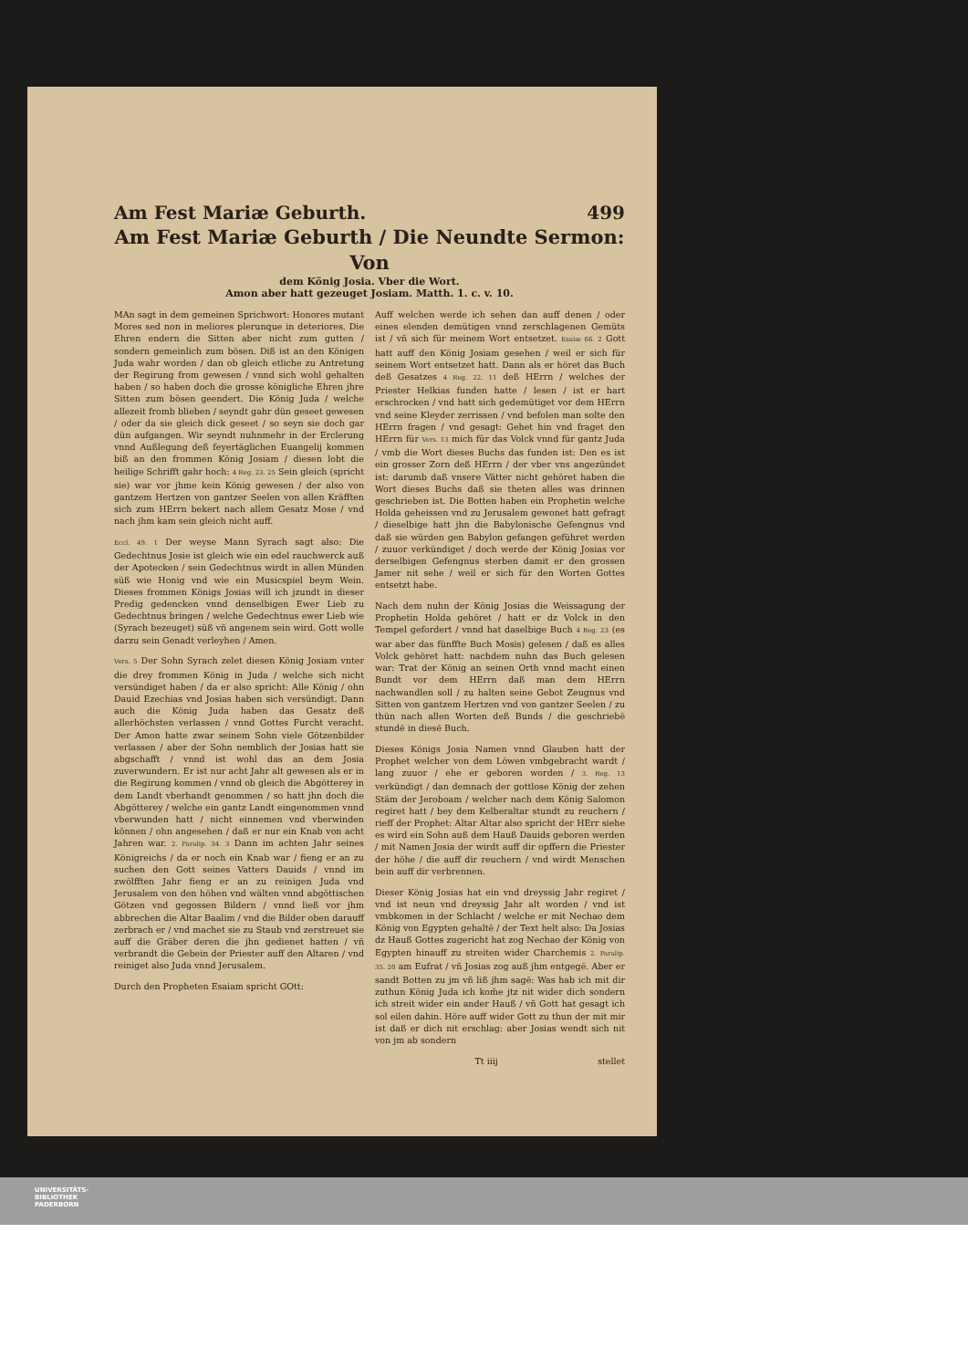Am Fest Mariæ Geburth. 499
Am Fest Mariæ Geburth / Die Neundte Sermon: Von
dem König Josia. Vber die Wort.
Amon aber hatt gezeuget Josiam. Matth. 1. c. v. 10.
MAn sagt in dem gemeinen Sprichwort: Honores mutant Mores sed non in meliores plerunque in deteriores. Die Ehren endern die Sitten aber nicht zum gutten / sondern gemeinlich zum bösen. Diß ist an den Königen Juda wahr worden / dan ob gleich etliche zu Antretung der Regirung from gewesen / vnnd sich wohl gehalten haben / so haben doch die grosse königliche Ehren jhre Sitten zum bösen geendert. Die König Juda / welche allezeit fromb blieben / seyndt gahr dün geseet gewesen / oder da sie gleich dick geseet / so seyn sie doch gar dün aufgangen. Wir seyndt nuhnmehr in der Erclerung vnnd Außlegung deß feyertäglichen Euangelij kommen biß an den frommen König Josiam / diesen lobt die heilige Schrifft gahr hoch: 4 Reg. 23. 25 Sein gleich (spricht sie) war vor jhme kein König gewesen / der also von gantzem Hertzen von gantzer Seelen von allen Kräfften sich zum HErrn bekert nach allem Gesatz Mose / vnd nach jhm kam sein gleich nicht auff.
Eccl. 49. 1 Der weyse Mann Syrach sagt also: Die Gedechtnus Josie ist gleich wie ein edel rauchwerck auß der Apotecken / sein Gedechtnus wirdt in allen Münden süß wie Honig vnd wie ein Musicspiel beym Wein. Dieses frommen Königs Josias will ich jzundt in dieser Predig gedencken vnnd denselbigen Ewer Lieb zu Gedechtnus bringen / welche Gedechtnus ewer Lieb wie (Syrach bezeuget) süß vñ angenem sein wird. Gott wolle darzu sein Genadt verleyhen / Amen.
Vers. 5 Der Sohn Syrach zelet diesen König Josiam vnter die drey frommen König in Juda / welche sich nicht versündiget haben / da er also spricht: Alle König / ohn Dauid Ezechias vnd Josias haben sich versündigt. Dann auch die König Juda haben das Gesatz deß allerhöchsten verlassen / vnnd Gottes Furcht veracht. Der Amon hatte zwar seinem Sohn viele Götzenbilder verlassen / aber der Sohn nemblich der Josias hatt sie abgschafft / vnnd ist wohl das an dem Josia zuverwundern. Er ist nur acht Jahr alt gewesen als er in die Regirung kommen / vnnd ob gleich die Abgötterey in dem Landt vberhandt genommen / so hatt jhn doch die Abgötterey / welche ein gantz Landt eingenommen vnnd vberwunden hatt / nicht einnemen vnd vberwinden können / ohn angesehen / daß er nur ein Knab von acht Jahren war. 2. Paralip. 34. 3 Dann im achten Jahr seines Königreichs / da er noch ein Knab war / fieng er an zu suchen den Gott seines Vatters Dauids / vnnd im zwölfften Jahr fieng er an zu reinigen Juda vnd Jerusalem von den höhen vnd wälten vnnd abgöttischen Götzen vnd gegossen Bildern / vnnd ließ vor jhm abbrechen die Altar Baalim / vnd die Bilder oben darauff zerbrach er / vnd machet sie zu Staub vnd zerstreuet sie auff die Gräber deren die jhn gedienet hatten / vñ verbrandt die Gebein der Priester auff den Altaren / vnd reiniget also Juda vnnd Jerusalem.
Durch den Propheten Esaiam spricht GOtt:
Auff welchen werde ich sehen dan auff denen / oder eines elenden demütigen vnnd zerschlagenen Gemüts ist / vñ sich für meinem Wort entsetzet. Esaiæ 66. 2 Gott hatt auff den König Josiam gesehen / weil er sich für seinem Wort entsetzet hatt. Dann als er höret das Buch deß Gesatzes 4 Reg. 22. 11 deß HErrn / welches der Priester Helkias funden hatte / lesen / ist er hart erschrocken / vnd hatt sich gedemütiget vor dem HErrn vnd seine Kleyder zerrissen / vnd befolen man solte den HErrn fragen / vnd gesagt: Gehet hin vnd fraget den HErrn für Vers. 13 mich für das Volck vnnd für gantz Juda / vmb die Wort dieses Buchs das funden ist: Den es ist ein grosser Zorn deß HErrn / der vber vns angezündet ist: darumb daß vnsere Vätter nicht gehöret haben die Wort dieses Buchs daß sie theten alles was drinnen geschrieben ist. Die Botten haben ein Prophetin welche Holda geheissen vnd zu Jerusalem gewonet hatt gefragt / dieselbige hatt jhn die Babylonische Gefengnus vnd daß sie würden gen Babylon gefangen geführet werden / zuuor verkündiget / doch werde der König Josias vor derselbigen Gefengnus sterben damit er den grossen Jamer nit sehe / weil er sich für den Worten Gottes entsetzt habe.
Nach dem nuhn der König Josias die Weissagung der Prophetin Holda gehöret / hatt er dz Volck in den Tempel gefordert / vnnd hat daselbige Buch 4 Reg. 23 (es war aber das fünffte Buch Mosis) gelesen / daß es alles Volck gehöret hatt: nachdem nuhn das Buch gelesen war: Trat der König an seinen Orth vnnd macht einen Bundt vor dem HErrn daß man dem HErrn nachwandlen soll / zu halten seine Gebot Zeugnus vnd Sitten von gantzem Hertzen vnd von gantzer Seelen / zu thün nach allen Worten deß Bunds / die geschriebē stundē in diesē Buch.
Dieses Königs Josia Namen vnnd Glauben hatt der Prophet welcher von dem Löwen vmbgebracht wardt / lang zuuor / ehe er geboren worden / 3. Reg. 13 verkündigt / dan demnach der gottlose König der zehen Stäm der Jeroboam / welcher nach dem König Salomon regiret hatt / bey dem Kelberaltar stundt zu reuchern / rieff der Prophet: Altar Altar also spricht der HErr siehe es wird ein Sohn auß dem Hauß Dauids geboren werden / mit Namen Josia der wirdt auff dir opffern die Priester der höhe / die auff dir reuchern / vnd wirdt Menschen bein auff dir verbrennen.
Dieser König Josias hat ein vnd dreyssig Jahr regiret / vnd ist neun vnd dreyssig Jahr alt worden / vnd ist vmbkomen in der Schlacht / welche er mit Nechao dem König von Egypten gehaltē / der Text helt also: Da Josias dz Hauß Gottes zugericht hat zog Nechao der König von Egypten hinauff zu streiten wider Charchemis 2. Paralip. 35. 20 am Eufrat / vñ Josias zog auß jhm entgegē. Aber er sandt Botten zu jm vñ liß jhm sagē: Was hab ich mit dir zuthun König Juda ich kom̃e jtz nit wider dich sondern ich streit wider ein ander Hauß / vñ Gott hat gesagt ich sol eilen dahin. Höre auff wider Gott zu thun der mit mir ist daß er dich nit erschlag: aber Josias wendt sich nit von jm ab sondern
Tt iiij stellet
UNIVERSITÄTS-
BIBLIOTHEK
PADERBORN